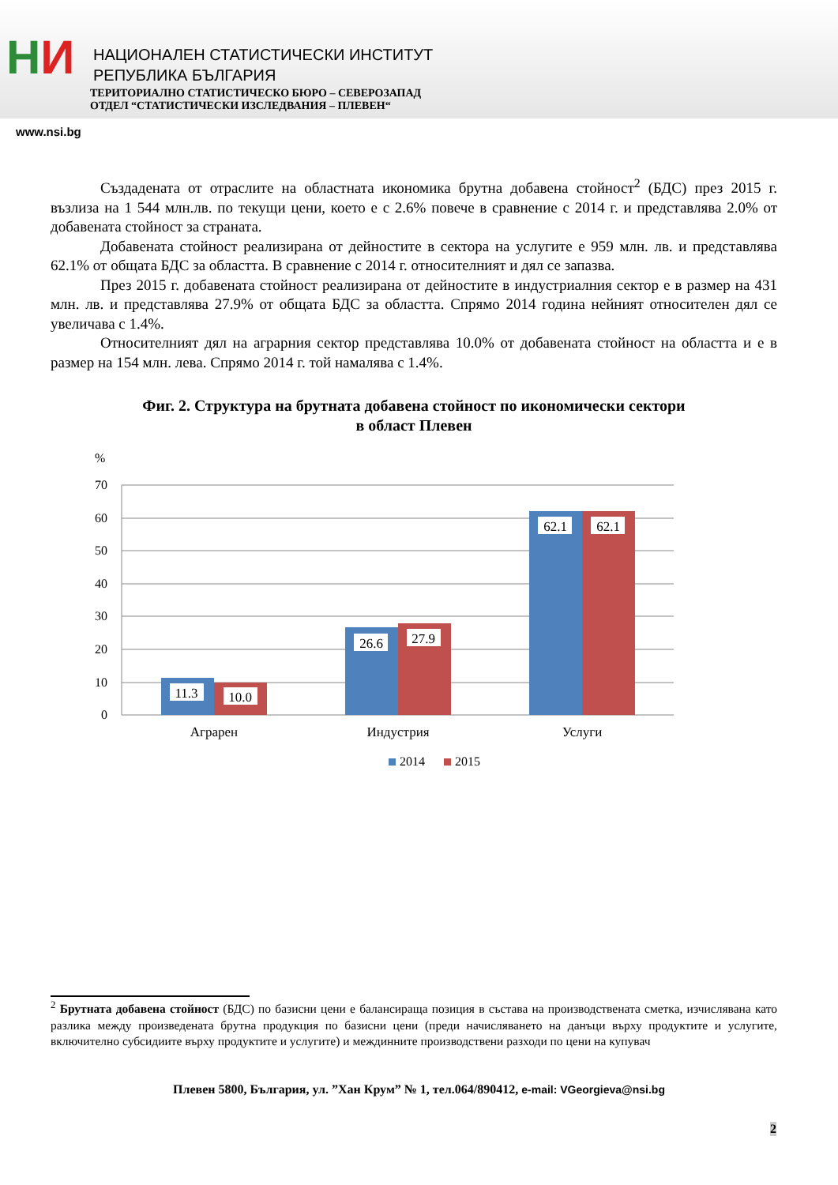НИ
НАЦИОНАЛЕН СТАТИСТИЧЕСКИ ИНСТИТУТ
РЕПУБЛИКА БЪЛГАРИЯ
ТЕРИТОРИАЛНО СТАТИСТИЧЕСКО БЮРО – СЕВЕРОЗАПАД
ОТДЕЛ “СТАТИСТИЧЕСКИ ИЗСЛЕДВАНИЯ – ПЛЕВЕН“
www.nsi.bg
Създадената от отраслите на областната икономика брутна добавена стойност<sup>2</sup> (БДС) през 2015 г. възлиза на 1 544 млн.лв. по текущи цени, което е с 2.6% повече в сравнение с 2014 г. и представлява 2.0% от добавената стойност за страната.
Добавената стойност реализирана от дейностите в сектора на услугите е 959 млн. лв. и представлява 62.1% от общата БДС за областта. В сравнение с 2014 г. относителният и дял се запазва.
През 2015 г. добавената стойност реализирана от дейностите в индустриалния сектор е в размер на 431 млн. лв. и представлява 27.9% от общата БДС за областта. Спрямо 2014 година нейният относителен дял се увеличава с 1.4%.
Относителният дял на аграрния сектор представлява 10.0% от добавената стойност на областта и е в размер на 154 млн. лева. Спрямо 2014 г. той намалява с 1.4%.
Фиг. 2. Структура на брутната добавена стойност по икономически сектори
в област Плевен
%
70
60
50
40
30
20
10
0
11.3
10.0
26.6
27.9
62.1
62.1
Аграрен
Индустрия
Услуги
2014
2015
<sup>2</sup> Брутната добавена стойност (БДС) по базисни цени е балансираща позиция в състава на производствената сметка, изчислявана като разлика между произведената брутна продукция по базисни цени (преди начисляването на данъци върху продуктите и услугите, включително субсидиите върху продуктите и услугите) и междинните производствени разходи по цени на купувач
Плевен 5800, България, ул. ”Хан Крум” № 1, тел.064/890412, e-mail: VGeorgieva@nsi.bg
2